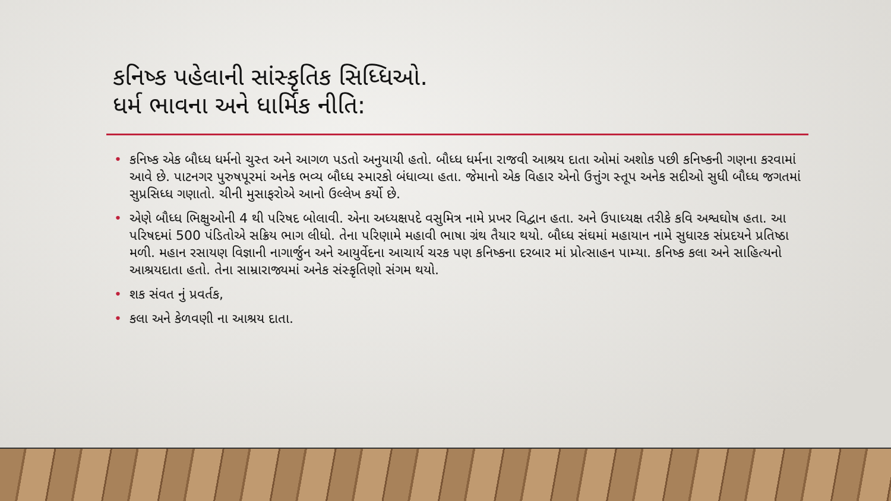કનિષ્ક પહેલાની સાંસ્કૃતિક સિધ્ધિઓ.
ધર્મ ભાવના અને ધાર્મિક નીતિ:
• કનિષ્ક એક બૌધ્ધ ધર્મનો ચુસ્ત અને આગળ પડતો અનુયાયી હતો. બૌધ્ધ ધર્મના રાજવી આશ્રય દાતા ઓમાં અશોક પછી કનિષ્કની ગણના કરવામાં આવે છે. પાટનગર પુરુષપૂરમાં અનેક ભવ્ય બૌધ્ધ સ્મારકો બંધાવ્યા હતા. જેમાનો એક વિહાર એનો ઉત્તુંગ સ્તૂપ અનેક સદીઓ સુધી બૌધ્ધ જગતમાં સુપ્રસિધ્ધ ગણાતો. ચીની મુસાફરોએ આનો ઉલ્લેખ કર્યો છે.
• એણે બૌધ્ધ ભિક્ષુઓની 4 થી પરિષદ બોલાવી. એના અધ્યક્ષપદે વસુમિત્ર નામે પ્રખર વિદ્વાન હતા. અને ઉપાધ્યક્ષ તરીકે કવિ અશ્વઘોષ હતા. આ પરિષદમાં 500 પંડિતોએ સક્રિય ભાગ લીધો. તેના પરિણામે મહાવી ભાષા ગ્રંથ તૈયાર થયો. બૌધ્ધ સંઘમાં મહાયાન નામે સુધારક સંપ્રદયને પ્રતિષ્ઠા મળી. મહાન રસાયણ વિજ્ઞાની નાગાર્જુન અને આયુર્વેદના આચાર્ય ચરક પણ કનિષ્કના દરબાર માં પ્રોત્સાહન પામ્યા. કનિષ્ક કલા અને સાહિત્યનો આશ્રયદાતા હતો. તેના સામ્રારાજ્યમાં અનેક સંસ્કૃતિણો સંગમ થયો.
• શક સંવત નું પ્રવર્તક,
• કલા અને કેળવણી ના આશ્રય દાતા.